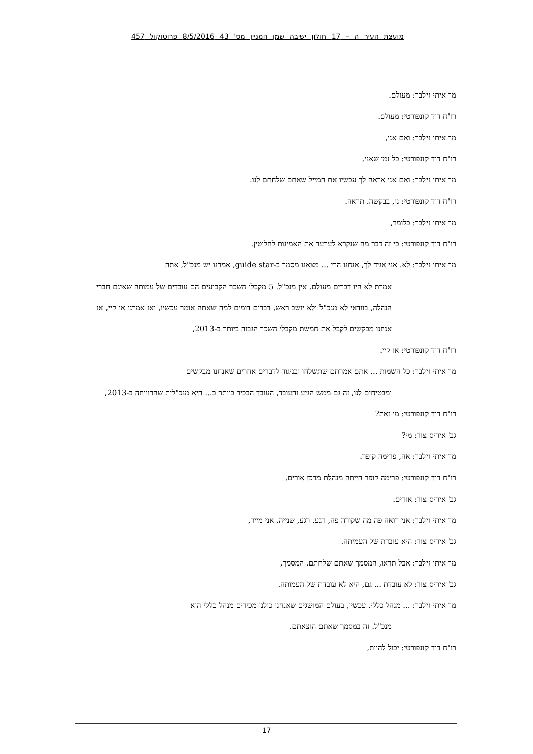מועצת העיר ה – 17 חולון ישיבה שמן המניין מס' 43 8/5/2016 פרוטוקול 457
מר איתי זילבר: מעולם.
רו"ח דוד קונפורטי: מעולם.
מר איתי זילבר: ואם אני,
רו"ח דוד קונפורטי: כל זמן שאני,
מר איתי זילבר: ואם אני אראה לך עכשיו את המייל שאתם שלחתם לנו.
רו"ח דוד קונפורטי: נו, בבקשה. תראה.
מר איתי זילבר: כלומר,
רו"ח דוד קונפורטי: כי זה דבר מה שנקרא לערער את האמינות לחלוטין.
מר איתי זילבר: לא. אני אגיד לך, אנחנו הרי ... מצאנו מסמך ב-guide star, אמרנו יש מנכ"ל, אתה
אמרת לא היו דברים מעולם. אין מנכ"ל. 5 מקבלי השכר הקבועים הם עובדים של עמותה שאינם חברי הנהלה, בוודאי לא מנכ"ל ולא יושב ראש, דברים דומים למה שאתה אומר עכשיו, ואז אמרנו או קיי, אז אנחנו מבקשים לקבל את חמשת מקבלי השכר הגבוה ביותר ב-2013,
רו"ח דוד קונפורטי: או קיי.
מר איתי זילבר: כל השמות ... אתם אמרתם שתשלחו ובניגוד לדברים אחרים שאנחנו מבקשים
ומבטיחים לנו, זה גם ממש הגיע והעובד, העובד הבכיר ביותר ב... היא מנכ"לית שהרוויחה ב-2013,
רו"ח דוד קונפורטי: מי זאת?
גב' איריס צור: מי?
מר איתי זילבר: אה, פרימה קופר.
רו"ח דוד קונפורטי: פרימה קופר הייתה מנהלת מרכז אורים.
גב' איריס צור: אורים.
מר איתי זילבר: אני רואה פה מה שקורה פה, רגע. רגע, שנייה. אני מייד,
גב' איריס צור: היא עובדת של העמיתה.
מר איתי זילבר: אבל תראו, המסמך שאתם שלחתם. המסמך,
גב' איריס צור: לא עובדת ... גם, היא לא עובדת של העמותה.
מר איתי זילבר: ... מנהל כללי. עכשיו, בעולם המושגים שאנחנו כולנו מכירים מנהל כללי הוא
מנכ"ל. זה במסמך שאתם הוצאתם.
רו"ח דוד קונפורטי: יכול להיות,
17